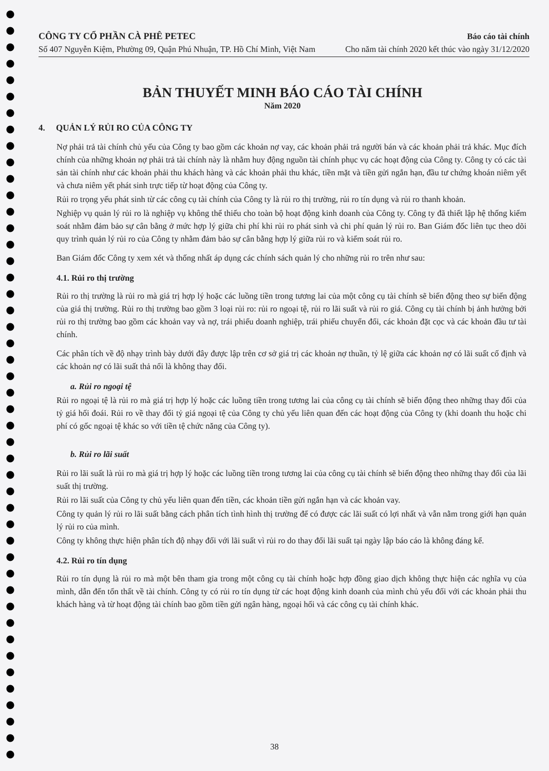CÔNG TY CỔ PHẦN CÀ PHÊ PETEC
Số 407 Nguyễn Kiệm, Phường 09, Quận Phú Nhuận, TP. Hồ Chí Minh, Việt Nam
Báo cáo tài chính
Cho năm tài chính 2020 kết thúc vào ngày 31/12/2020
BẢN THUYẾT MINH BÁO CÁO TÀI CHÍNH
Năm 2020
4. QUẢN LÝ RỦI RO CỦA CÔNG TY
Nợ phải trả tài chính chủ yếu của Công ty bao gồm các khoản nợ vay, các khoản phải trả người bán và các khoản phải trả khác. Mục đích chính của những khoản nợ phải trả tài chính này là nhằm huy động nguồn tài chính phục vụ các hoạt động của Công ty. Công ty có các tài sản tài chính như các khoản phải thu khách hàng và các khoản phải thu khác, tiền mặt và tiền gửi ngắn hạn, đầu tư chứng khoán niêm yết và chưa niêm yết phát sinh trực tiếp từ hoạt động của Công ty.
Rủi ro trọng yếu phát sinh từ các công cụ tài chính của Công ty là rủi ro thị trường, rủi ro tín dụng và rủi ro thanh khoản.
Nghiệp vụ quản lý rủi ro là nghiệp vụ không thể thiếu cho toàn bộ hoạt động kinh doanh của Công ty. Công ty đã thiết lập hệ thống kiểm soát nhằm đảm bảo sự cân bằng ở mức hợp lý giữa chi phí khi rủi ro phát sinh và chi phí quản lý rủi ro. Ban Giám đốc liên tục theo dõi quy trình quản lý rủi ro của Công ty nhằm đảm bảo sự cân bằng hợp lý giữa rủi ro và kiểm soát rủi ro.
Ban Giám đốc Công ty xem xét và thống nhất áp dụng các chính sách quản lý cho những rủi ro trên như sau:
4.1. Rủi ro thị trường
Rủi ro thị trường là rủi ro mà giá trị hợp lý hoặc các luồng tiền trong tương lai của một công cụ tài chính sẽ biến động theo sự biến động của giá thị trường. Rủi ro thị trường bao gồm 3 loại rủi ro: rủi ro ngoại tệ, rủi ro lãi suất và rủi ro giá. Công cụ tài chính bị ảnh hưởng bởi rủi ro thị trường bao gồm các khoản vay và nợ, trái phiếu doanh nghiệp, trái phiếu chuyển đổi, các khoản đặt cọc và các khoản đầu tư tài chính.
Các phân tích về độ nhạy trình bày dưới đây được lập trên cơ sở giá trị các khoản nợ thuần, tỷ lệ giữa các khoản nợ có lãi suất cố định và các khoản nợ có lãi suất thả nổi là không thay đổi.
a. Rủi ro ngoại tệ
Rủi ro ngoại tệ là rủi ro mà giá trị hợp lý hoặc các luồng tiền trong tương lai của công cụ tài chính sẽ biến động theo những thay đổi của tỷ giá hối đoái. Rủi ro về thay đổi tỷ giá ngoại tệ của Công ty chủ yếu liên quan đến các hoạt động của Công ty (khi doanh thu hoặc chi phí có gốc ngoại tệ khác so với tiền tệ chức năng của Công ty).
b. Rủi ro lãi suất
Rủi ro lãi suất là rủi ro mà giá trị hợp lý hoặc các luồng tiền trong tương lai của công cụ tài chính sẽ biến động theo những thay đổi của lãi suất thị trường.
Rủi ro lãi suất của Công ty chủ yếu liên quan đến tiền, các khoản tiền gửi ngắn hạn và các khoản vay.
Công ty quản lý rủi ro lãi suất bằng cách phân tích tình hình thị trường để có được các lãi suất có lợi nhất và vẫn nằm trong giới hạn quản lý rủi ro của mình.
Công ty không thực hiện phân tích độ nhạy đối với lãi suất vì rủi ro do thay đổi lãi suất tại ngày lập báo cáo là không đáng kể.
4.2. Rủi ro tín dụng
Rủi ro tín dụng là rủi ro mà một bên tham gia trong một công cụ tài chính hoặc hợp đồng giao dịch không thực hiện các nghĩa vụ của mình, dẫn đến tổn thất về tài chính. Công ty có rủi ro tín dụng từ các hoạt động kinh doanh của mình chủ yếu đối với các khoản phải thu khách hàng và từ hoạt động tài chính bao gồm tiền gửi ngân hàng, ngoại hối và các công cụ tài chính khác.
38